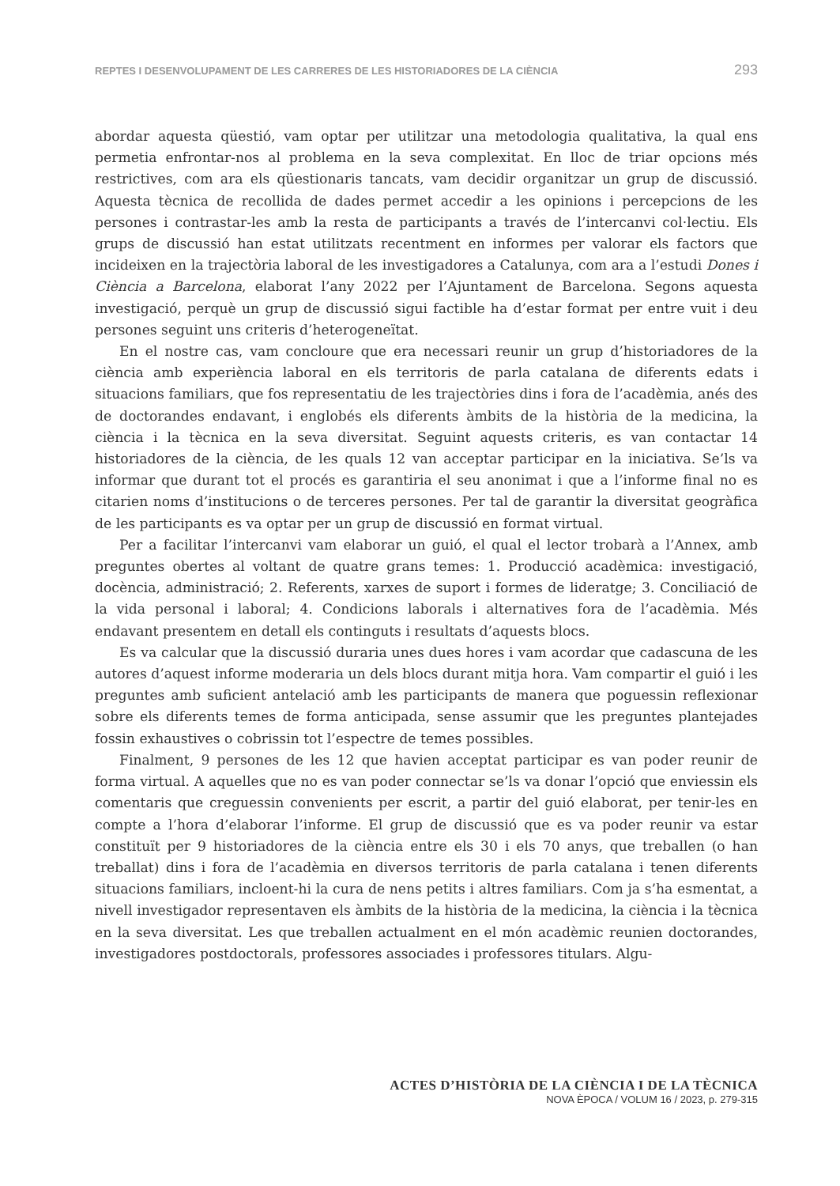REPTES I DESENVOLUPAMENT DE LES CARRERES DE LES HISTORIADORES DE LA CIÈNCIA 293
abordar aquesta qüestió, vam optar per utilitzar una metodologia qualitativa, la qual ens permetia enfrontar-nos al problema en la seva complexitat. En lloc de triar opcions més restrictives, com ara els qüestionaris tancats, vam decidir organitzar un grup de discussió. Aquesta tècnica de recollida de dades permet accedir a les opinions i percepcions de les persones i contrastar-les amb la resta de participants a través de l’intercanvi col·lectiu. Els grups de discussió han estat utilitzats recentment en informes per valorar els factors que incideixen en la trajectòria laboral de les investigadores a Catalunya, com ara a l’estudi Dones i Ciència a Barcelona, elaborat l’any 2022 per l’Ajuntament de Barcelona. Segons aquesta investigació, perquè un grup de discussió sigui factible ha d’estar format per entre vuit i deu persones seguint uns criteris d’heterogeneïtat.
En el nostre cas, vam concloure que era necessari reunir un grup d’historiadores de la ciència amb experiència laboral en els territoris de parla catalana de diferents edats i situacions familiars, que fos representatiu de les trajectòries dins i fora de l’acadèmia, anés des de doctorandes endavant, i englobés els diferents àmbits de la història de la medicina, la ciència i la tècnica en la seva diversitat. Seguint aquests criteris, es van contactar 14 historiadores de la ciència, de les quals 12 van acceptar participar en la iniciativa. Se’ls va informar que durant tot el procés es garantiria el seu anonimat i que a l’informe final no es citarien noms d’institucions o de terceres persones. Per tal de garantir la diversitat geogràfica de les participants es va optar per un grup de discussió en format virtual.
Per a facilitar l’intercanvi vam elaborar un guió, el qual el lector trobarà a l’Annex, amb preguntes obertes al voltant de quatre grans temes: 1. Producció acadèmica: investigació, docència, administració; 2. Referents, xarxes de suport i formes de lideratge; 3. Conciliació de la vida personal i laboral; 4. Condicions laborals i alternatives fora de l’acadèmia. Més endavant presentem en detall els continguts i resultats d’aquests blocs.
Es va calcular que la discussió duraria unes dues hores i vam acordar que cadascuna de les autores d’aquest informe moderaria un dels blocs durant mitja hora. Vam compartir el guió i les preguntes amb suficient antelació amb les participants de manera que poguessin reflexionar sobre els diferents temes de forma anticipada, sense assumir que les preguntes plantejades fossin exhaustives o cobrissin tot l’espectre de temes possibles.
Finalment, 9 persones de les 12 que havien acceptat participar es van poder reunir de forma virtual. A aquelles que no es van poder connectar se’ls va donar l’opció que enviessin els comentaris que creguessin convenients per escrit, a partir del guió elaborat, per tenir-les en compte a l’hora d’elaborar l’informe. El grup de discussió que es va poder reunir va estar constituït per 9 historiadores de la ciència entre els 30 i els 70 anys, que treballen (o han treballat) dins i fora de l’acadèmia en diversos territoris de parla catalana i tenen diferents situacions familiars, incloent-hi la cura de nens petits i altres familiars. Com ja s’ha esmentat, a nivell investigador representaven els àmbits de la història de la medicina, la ciència i la tècnica en la seva diversitat. Les que treballen actualment en el món acadèmic reunien doctorandes, investigadores postdoctorals, professores associades i professores titulars. Algu-
ACTES D’HISTÒRIA DE LA CIÈNCIA I DE LA TÈCNICA
NOVA ÈPOCA / VOLUM 16 / 2023, p. 279-315